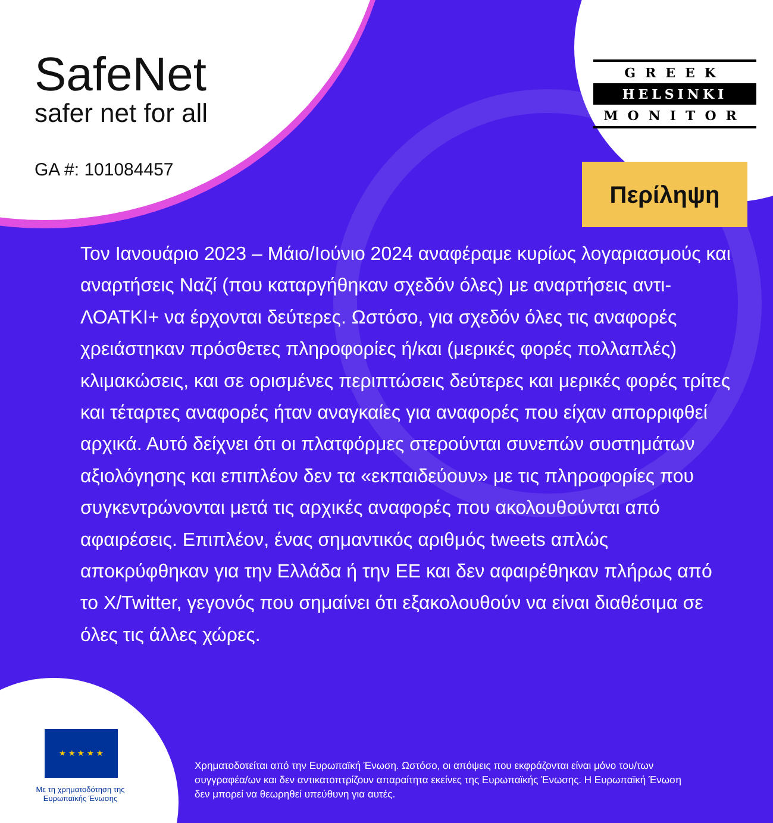SafeNet
safer net for all
GA #: 101084457
GREEK
HELSINKI
MONITOR
Περίληψη
Τον Ιανουάριο 2023 – Μάιο/Ιούνιο 2024 αναφέραμε κυρίως λογαριασμούς και αναρτήσεις Ναζί (που καταργήθηκαν σχεδόν όλες) με αναρτήσεις αντι-ΛΟΑΤΚΙ+ να έρχονται δεύτερες. Ωστόσο, για σχεδόν όλες τις αναφορές χρειάστηκαν πρόσθετες πληροφορίες ή/και (μερικές φορές πολλαπλές) κλιμακώσεις, και σε ορισμένες περιπτώσεις δεύτερες και μερικές φορές τρίτες και τέταρτες αναφορές ήταν αναγκαίες για αναφορές που είχαν απορριφθεί αρχικά. Αυτό δείχνει ότι οι πλατφόρμες στερούνται συνεπών συστημάτων αξιολόγησης και επιπλέον δεν τα «εκπαιδεύουν» με τις πληροφορίες που συγκεντρώνονται μετά τις αρχικές αναφορές που ακολουθούνται από αφαιρέσεις. Επιπλέον, ένας σημαντικός αριθμός tweets απλώς αποκρύφθηκαν για την Ελλάδα ή την ΕΕ και δεν αφαιρέθηκαν πλήρως από το X/Twitter, γεγονός που σημαίνει ότι εξακολουθούν να είναι διαθέσιμα σε όλες τις άλλες χώρες.
★ ★ ★ ★ ★
Με τη χρηματοδότηση της Ευρωπαϊκής Ένωσης
Χρηματοδοτείται από την Ευρωπαϊκή Ένωση. Ωστόσο, οι απόψεις που εκφράζονται είναι μόνο του/των συγγραφέα/ων και δεν αντικατοπτρίζουν απαραίτητα εκείνες της Ευρωπαϊκής Ένωσης. Η Ευρωπαϊκή Ένωση δεν μπορεί να θεωρηθεί υπεύθυνη για αυτές.